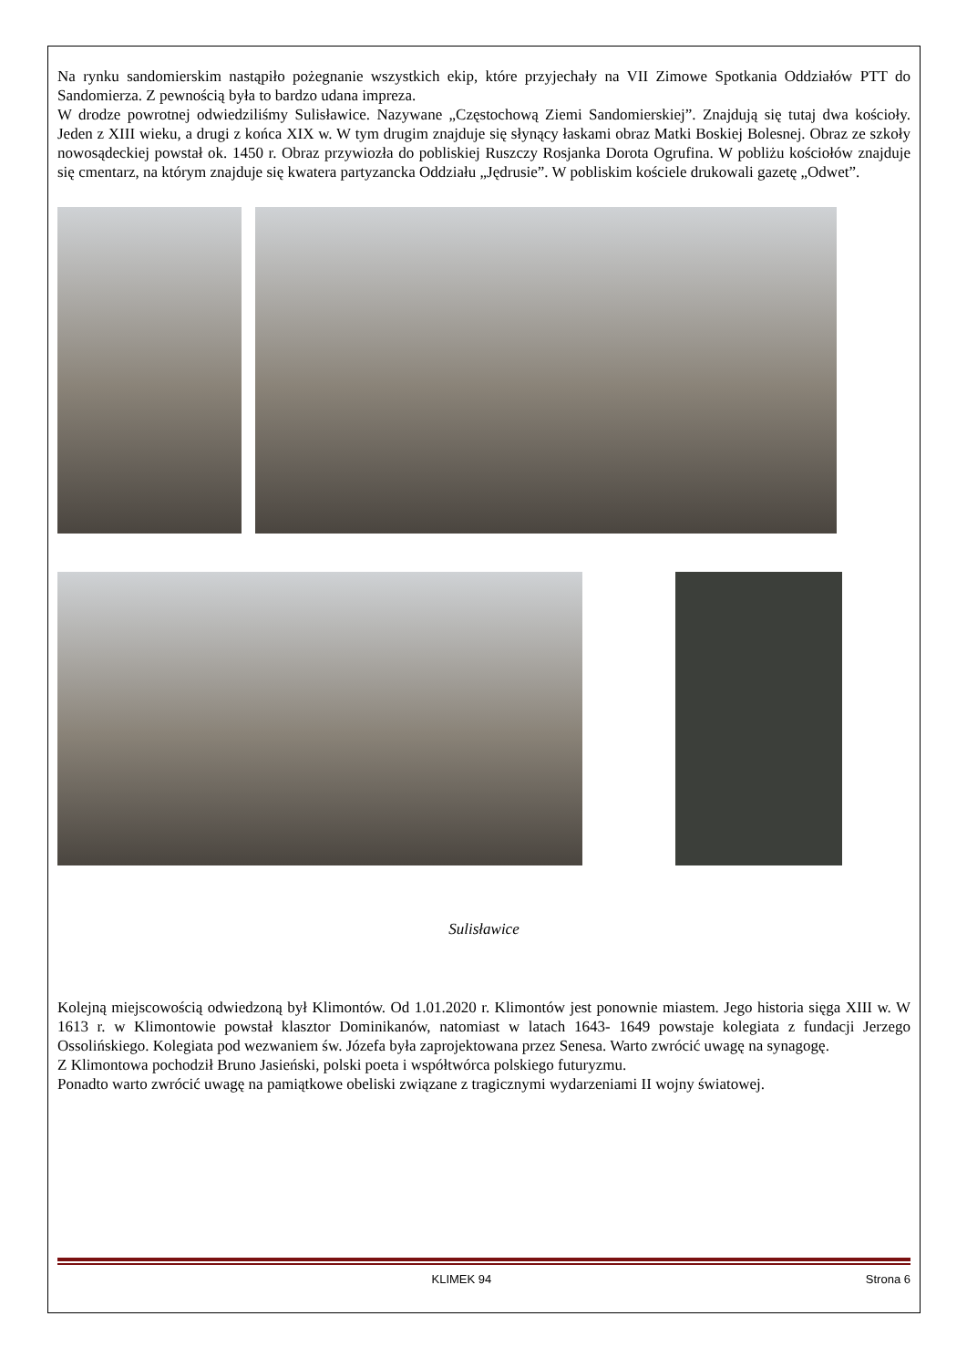Na rynku sandomierskim nastąpiło pożegnanie wszystkich ekip, które przyjechały na VII Zimowe Spotkania Oddziałów PTT do Sandomierza. Z pewnością była to bardzo udana impreza.
W drodze powrotnej odwiedziliśmy Sulisławice. Nazywane „Częstochową Ziemi Sandomierskiej”. Znajdują się tutaj dwa kościoły. Jeden z XIII wieku, a drugi z końca XIX w. W tym drugim znajduje się słynący łaskami obraz Matki Boskiej Bolesnej. Obraz ze szkoły nowosądeckiej powstał ok. 1450 r. Obraz przywiozła do pobliskiej Ruszczy Rosjanka Dorota Ogrufina. W pobliżu kościołów znajduje się cmentarz, na którym znajduje się kwatera partyzancka Oddziału „Jędrusie”. W pobliskim kościele drukowali gazetę „Odwet”.
Sulisławice
Kolejną miejscowością odwiedzoną był Klimontów. Od 1.01.2020 r. Klimontów jest ponownie miastem. Jego historia sięga XIII w. W 1613 r. w Klimontowie powstał klasztor Dominikanów, natomiast w latach 1643- 1649 powstaje kolegiata z fundacji Jerzego Ossolińskiego. Kolegiata pod wezwaniem św. Józefa była zaprojektowana przez Senesa. Warto zwrócić uwagę na synagogę.
Z Klimontowa pochodził Bruno Jasieński, polski poeta i współtwórca polskiego futuryzmu.
Ponadto warto zwrócić uwagę na pamiątkowe obeliski związane z tragicznymi wydarzeniami II wojny światowej.
KLIMEK 94 Strona 6